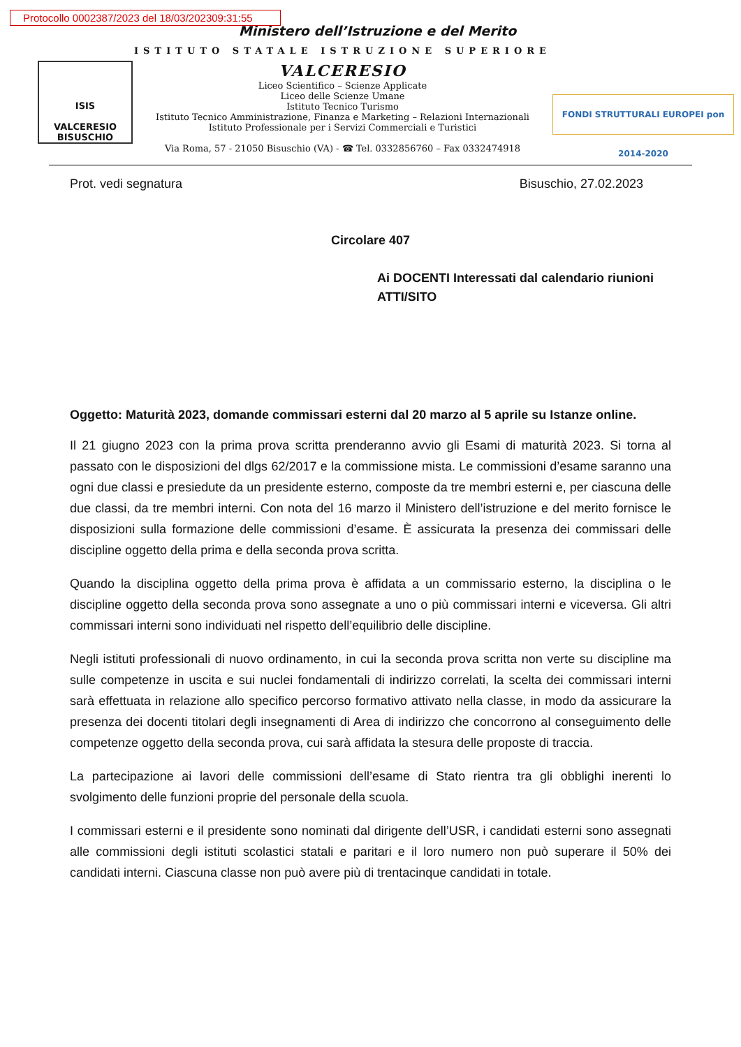Protocollo 0002387/2023 del 18/03/202309:31:55
Ministero dell’Istruzione e del Merito
ISIS
VALCERESIO
BISUSCHIO
ISTITUTO STATALE ISTRUZIONE SUPERIORE
VALCERESIO
Liceo Scientifico – Scienze Applicate
Liceo delle Scienze Umane
Istituto Tecnico Turismo
Istituto Tecnico Amministrazione, Finanza e Marketing – Relazioni Internazionali
Istituto Professionale per i Servizi Commerciali e Turistici
Via Roma, 57 - 21050 Bisuschio (VA) - ☎ Tel. 0332856760 – Fax 0332474918
FONDI STRUTTURALI EUROPEI pon 2014-2020
Prot. vedi segnatura Bisuschio, 27.02.2023
Circolare 407
Ai DOCENTI Interessati dal calendario riunioni
ATTI/SITO
Oggetto: Maturità 2023, domande commissari esterni dal 20 marzo al 5 aprile su Istanze online.
Il 21 giugno 2023 con la prima prova scritta prenderanno avvio gli Esami di maturità 2023. Si torna al passato con le disposizioni del dlgs 62/2017 e la commissione mista. Le commissioni d’esame saranno una ogni due classi e presiedute da un presidente esterno, composte da tre membri esterni e, per ciascuna delle due classi, da tre membri interni. Con nota del 16 marzo il Ministero dell’istruzione e del merito fornisce le disposizioni sulla formazione delle commissioni d’esame. È assicurata la presenza dei commissari delle discipline oggetto della prima e della seconda prova scritta.
Quando la disciplina oggetto della prima prova è affidata a un commissario esterno, la disciplina o le discipline oggetto della seconda prova sono assegnate a uno o più commissari interni e viceversa. Gli altri commissari interni sono individuati nel rispetto dell’equilibrio delle discipline.
Negli istituti professionali di nuovo ordinamento, in cui la seconda prova scritta non verte su discipline ma sulle competenze in uscita e sui nuclei fondamentali di indirizzo correlati, la scelta dei commissari interni sarà effettuata in relazione allo specifico percorso formativo attivato nella classe, in modo da assicurare la presenza dei docenti titolari degli insegnamenti di Area di indirizzo che concorrono al conseguimento delle competenze oggetto della seconda prova, cui sarà affidata la stesura delle proposte di traccia.
La partecipazione ai lavori delle commissioni dell’esame di Stato rientra tra gli obblighi inerenti lo svolgimento delle funzioni proprie del personale della scuola.
I commissari esterni e il presidente sono nominati dal dirigente dell’USR, i candidati esterni sono assegnati alle commissioni degli istituti scolastici statali e paritari e il loro numero non può superare il 50% dei candidati interni. Ciascuna classe non può avere più di trentacinque candidati in totale.